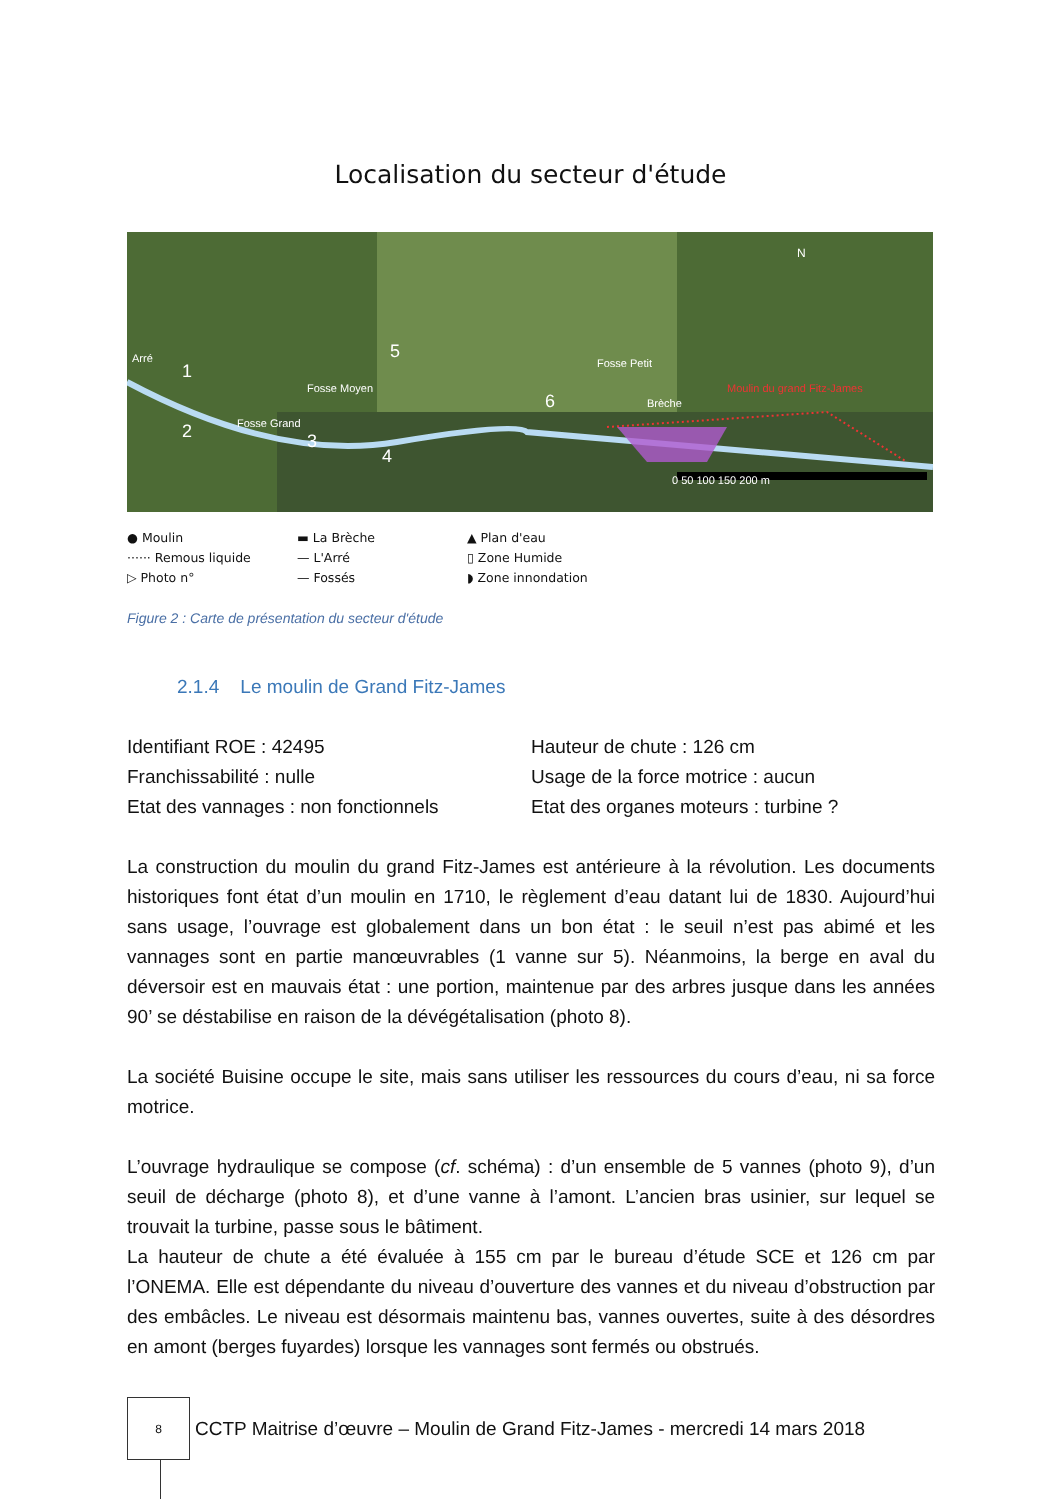Localisation du secteur d'étude
N
0 50 100 150 200 m
Moulin du grand Fitz-James
Fosse Moyen
Fosse Grand
Brèche
Fosse Petit
Arré
1
2
3
4
5
6
● Moulin
······ Remous liquide
▷ Photo n°
▬ La Brèche
— L'Arré
— Fossés
▲ Plan d'eau
▯ Zone Humide
◗ Zone innondation
Figure 2 : Carte de présentation du secteur d'étude
2.1.4 Le moulin de Grand Fitz-James
Identifiant ROE : 42495
Franchissabilité : nulle
Etat des vannages : non fonctionnels
Hauteur de chute : 126 cm
Usage de la force motrice : aucun
Etat des organes moteurs : turbine ?
La construction du moulin du grand Fitz-James est antérieure à la révolution. Les documents historiques font état d’un moulin en 1710, le règlement d’eau datant lui de 1830. Aujourd’hui sans usage, l’ouvrage est globalement dans un bon état : le seuil n’est pas abimé et les vannages sont en partie manœuvrables (1 vanne sur 5). Néanmoins, la berge en aval du déversoir est en mauvais état : une portion, maintenue par des arbres jusque dans les années 90’ se déstabilise en raison de la dévégétalisation (photo 8).
La société Buisine occupe le site, mais sans utiliser les ressources du cours d’eau, ni sa force motrice.
L’ouvrage hydraulique se compose (cf. schéma) : d’un ensemble de 5 vannes (photo 9), d’un seuil de décharge (photo 8), et d’une vanne à l’amont. L’ancien bras usinier, sur lequel se trouvait la turbine, passe sous le bâtiment.
La hauteur de chute a été évaluée à 155 cm par le bureau d’étude SCE et 126 cm par l’ONEMA. Elle est dépendante du niveau d’ouverture des vannes et du niveau d’obstruction par des embâcles. Le niveau est désormais maintenu bas, vannes ouvertes, suite à des désordres en amont (berges fuyardes) lorsque les vannages sont fermés ou obstrués.
8
CCTP Maitrise d’œuvre – Moulin de Grand Fitz-James - mercredi 14 mars 2018